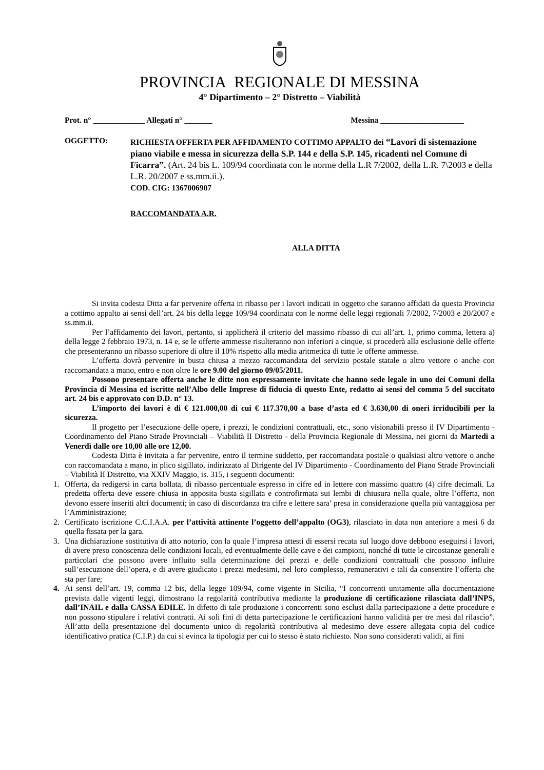PROVINCIA REGIONALE DI MESSINA
4° Dipartimento – 2° Distretto – Viabilità
Prot. n° _____________ Allegati n° _______ Messina _____________________
OGGETTO:
RICHIESTA OFFERTA PER AFFIDAMENTO COTTIMO APPALTO dei “Lavori di sistemazione piano viabile e messa in sicurezza della S.P. 144 e della S.P. 145, ricadenti nel Comune di Ficarra”. (Art. 24 bis L. 109/94 coordinata con le norme della L.R 7/2002, della L.R. 7\2003 e della L.R. 20/2007 e ss.mm.ii.).
COD. CIG: 1367006907
RACCOMANDATA A.R.
ALLA DITTA
Si invita codesta Ditta a far pervenire offerta in ribasso per i lavori indicati in oggetto che saranno affidati da questa Provincia a cottimo appalto ai sensi dell’art. 24 bis della legge 109/94 coordinata con le norme delle leggi regionali 7/2002, 7/2003 e 20/2007 e ss.mm.ii.
Per l’affidamento dei lavori, pertanto, si applicherà il criterio del massimo ribasso di cui all’art. 1, primo comma, lettera a) della legge 2 febbraio 1973, n. 14 e, se le offerte ammesse risulteranno non inferiori a cinque, si procederà alla esclusione delle offerte che presenteranno un ribasso superiore di oltre il 10% rispetto alla media aritmetica di tutte le offerte ammesse.
L’offerta dovrà pervenire in busta chiusa a mezzo raccomandata del servizio postale statale o altro vettore o anche con raccomandata a mano, entro e non oltre le ore 9.00 del giorno 09/05/2011.
Possono presentare offerta anche le ditte non espressamente invitate che hanno sede legale in uno dei Comuni della Provincia di Messina ed iscritte nell’Albo delle Imprese di fiducia di questo Ente, redatto ai sensi del comma 5 del succitato art. 24 bis e approvato con D.D. n° 13.
L’importo dei lavori è di € 121.000,00 di cui € 117.370,00 a base d’asta ed € 3.630,00 di oneri irriducibili per la sicurezza.
Il progetto per l’esecuzione delle opere, i prezzi, le condizioni contrattuali, etc., sono visionabili presso il IV Dipartimento - Coordinamento del Piano Strade Provinciali – Viabilità II Distretto - della Provincia Regionale di Messina, nei giorni da Martedi a Venerdì dalle ore 10,00 alle ore 12,00.
Codesta Ditta è invitata a far pervenire, entro il termine suddetto, per raccomandata postale o qualsiasi altro vettore o anche con raccomandata a mano, in plico sigillato, indirizzato al Dirigente del IV Dipartimento - Coordinamento del Piano Strade Provinciali – Viabilità II Distretto, via XXIV Maggio, is. 315, i seguenti documenti:
1. Offerta, da redigersi in carta bollata, di ribasso percentuale espresso in cifre ed in lettere con massimo quattro (4) cifre decimali. La predetta offerta deve essere chiusa in apposita busta sigillata e controfirmata sui lembi di chiusura nella quale, oltre l’offerta, non devono essere inseriti altri documenti; in caso di discordanza tra cifre e lettere sara’ presa in considerazione quella più vantaggiosa per l’Amministrazione;
2. Certificato iscrizione C.C.I.A.A. per l’attività attinente l’oggetto dell’appalto (OG3), rilasciato in data non anteriore a mesi 6 da quella fissata per la gara.
3. Una dichiarazione sostitutiva di atto notorio, con la quale l’impresa attesti di essersi recata sul luogo dove debbono eseguirsi i lavori, di avere preso conoscenza delle condizioni locali, ed eventualmente delle cave e dei campioni, nonché di tutte le circostanze generali e particolari che possono avere influito sulla determinazione dei prezzi e delle condizioni contrattuali che possono influire sull’esecuzione dell’opera, e di avere giudicato i prezzi medesimi, nel loro complesso, remunerativi e tali da consentire l’offerta che sta per fare;
4. Ai sensi dell’art. 19, comma 12 bis, della legge 109/94, come vigente in Sicilia, “I concorrenti unitamente alla documentazione prevista dalle vigenti leggi, dimostrano la regolarità contributiva mediante la produzione di certificazione rilasciata dall’INPS, dall’INAIL e dalla CASSA EDILE. In difetto di tale produzione i concorrenti sono esclusi dalla partecipazione a dette procedure e non possono stipulare i relativi contratti. Ai soli fini di detta partecipazione le certificazioni hanno validità per tre mesi dal rilascio”. All’atto della presentazione del documento unico di regolarità contributiva al medesimo deve essere allegata copia del codice identificativo pratica (C.I.P.) da cui si evinca la tipologia per cui lo stesso è stato richiesto. Non sono considerati validi, ai fini